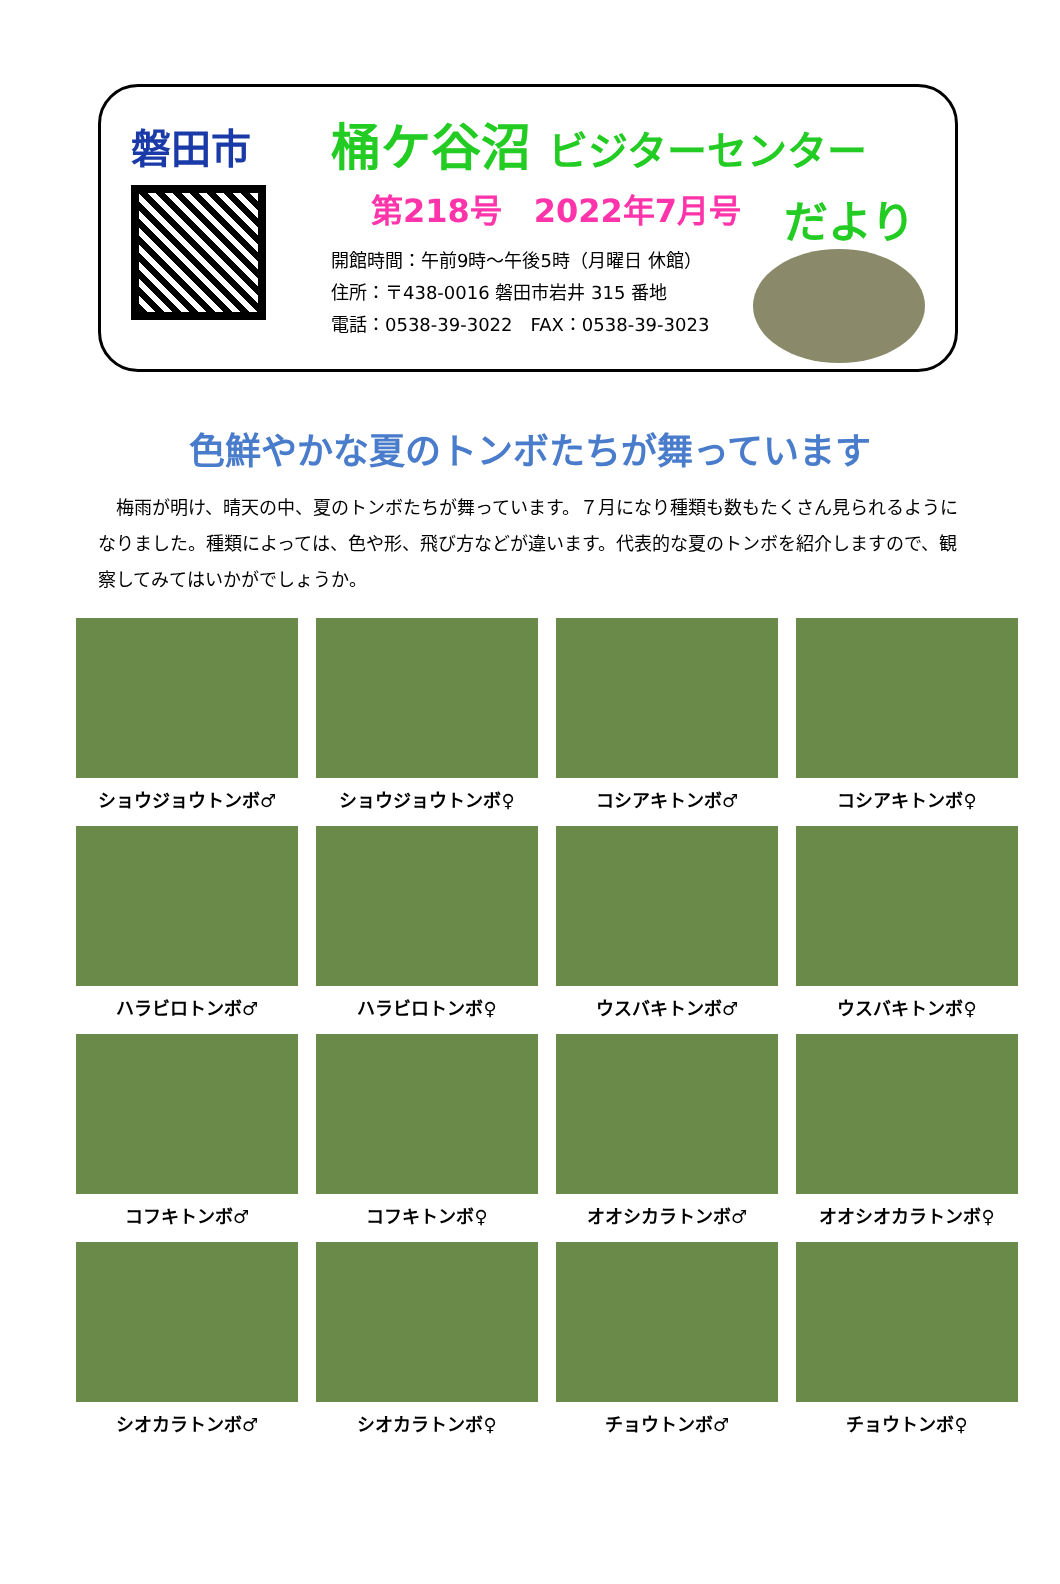磐田市
桶ケ谷沼 ビジターセンター
第218号　2022年7月号
開館時間：午前9時～午後5時（月曜日 休館）
住所：〒438-0016 磐田市岩井 315 番地
電話：0538-39-3022　FAX：0538-39-3023
だより
色鮮やかな夏のトンボたちが舞っています
　梅雨が明け、晴天の中、夏のトンボたちが舞っています。７月になり種類も数もたくさん見られるようになりました。種類によっては、色や形、飛び方などが違います。代表的な夏のトンボを紹介しますので、観察してみてはいかがでしょうか。
ショウジョウトンボ♂
ショウジョウトンボ♀
コシアキトンボ♂
コシアキトンボ♀
ハラビロトンボ♂
ハラビロトンボ♀
ウスバキトンボ♂
ウスバキトンボ♀
コフキトンボ♂
コフキトンボ♀
オオシカラトンボ♂
オオシオカラトンボ♀
シオカラトンボ♂
シオカラトンボ♀
チョウトンボ♂
チョウトンボ♀